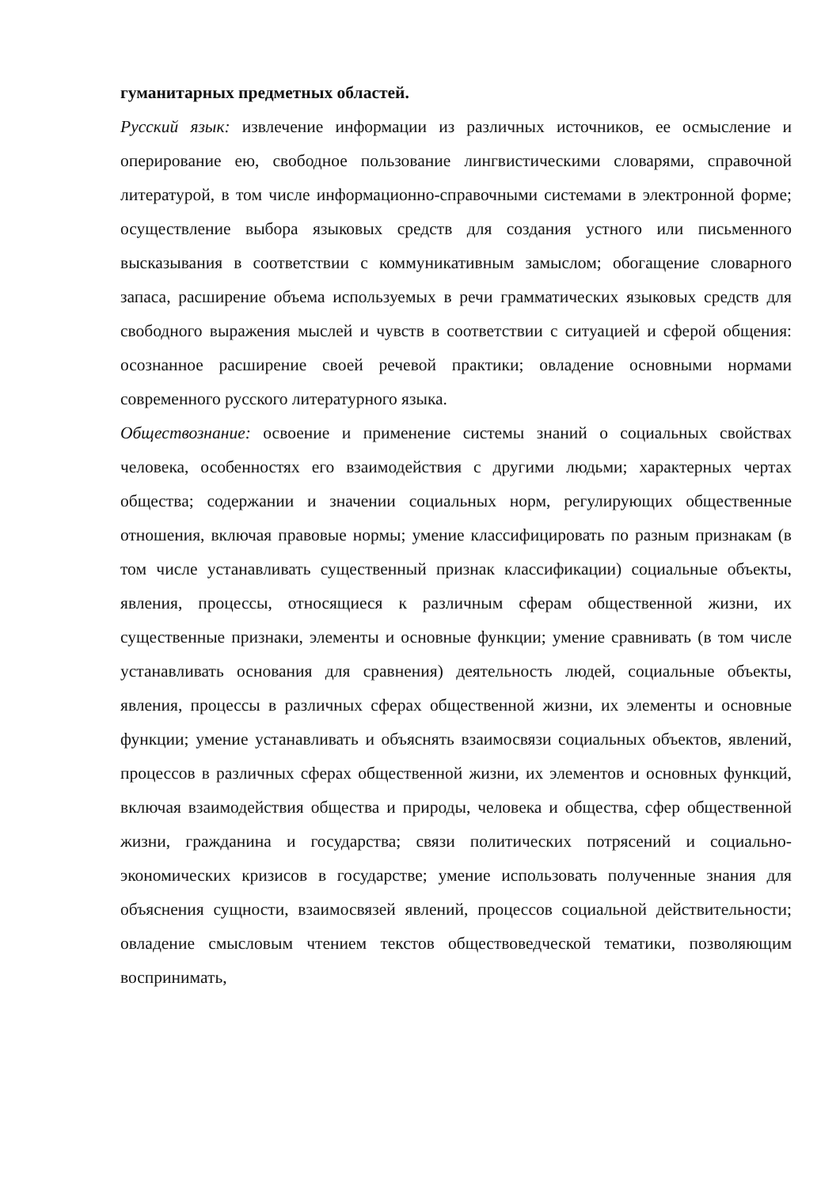гуманитарных предметных областей.
Русский язык: извлечение информации из различных источников, ее осмысление и оперирование ею, свободное пользование лингвистическими словарями, справочной литературой, в том числе информационно-справочными системами в электронной форме; осуществление выбора языковых средств для создания устного или письменного высказывания в соответствии с коммуникативным замыслом; обогащение словарного запаса, расширение объема используемых в речи грамматических языковых средств для свободного выражения мыслей и чувств в соответствии с ситуацией и сферой общения: осознанное расширение своей речевой практики; овладение основными нормами современного русского литературного языка.
Обществознание: освоение и применение системы знаний о социальных свойствах человека, особенностях его взаимодействия с другими людьми; характерных чертах общества; содержании и значении социальных норм, регулирующих общественные отношения, включая правовые нормы; умение классифицировать по разным признакам (в том числе устанавливать существенный признак классификации) социальные объекты, явления, процессы, относящиеся к различным сферам общественной жизни, их существенные признаки, элементы и основные функции; умение сравнивать (в том числе устанавливать основания для сравнения) деятельность людей, социальные объекты, явления, процессы в различных сферах общественной жизни, их элементы и основные функции; умение устанавливать и объяснять взаимосвязи социальных объектов, явлений, процессов в различных сферах общественной жизни, их элементов и основных функций, включая взаимодействия общества и природы, человека и общества, сфер общественной жизни, гражданина и государства; связи политических потрясений и социально-экономических кризисов в государстве; умение использовать полученные знания для объяснения сущности, взаимосвязей явлений, процессов социальной действительности; овладение смысловым чтением текстов обществоведческой тематики, позволяющим воспринимать,